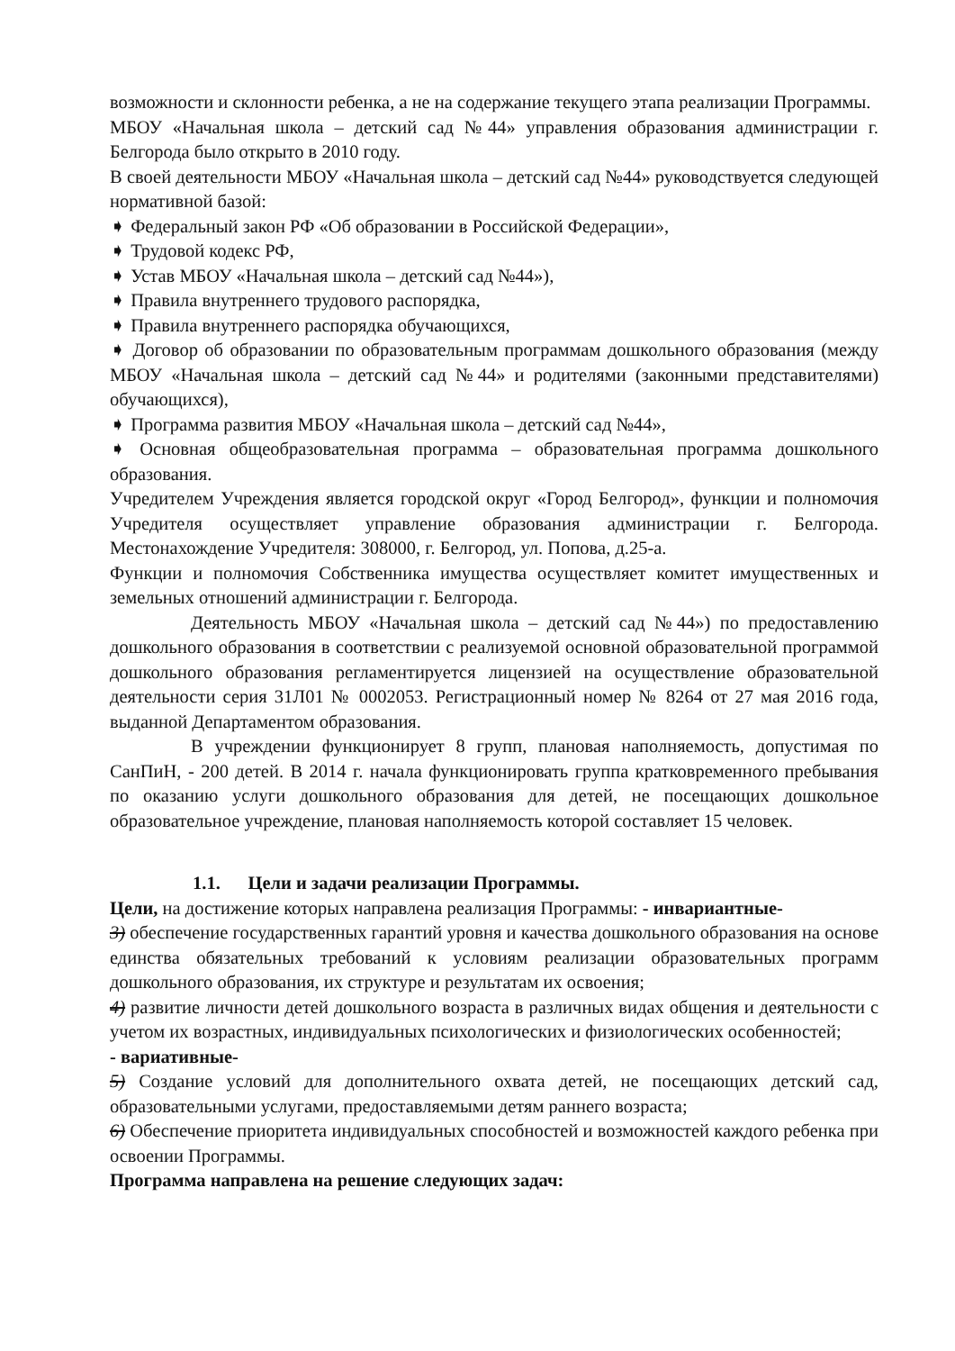возможности и склонности ребенка, а не на содержание текущего этапа реализации Программы.
МБОУ «Начальная школа – детский сад №44» управления образования администрации г. Белгорода было открыто в 2010 году.
В своей деятельности МБОУ «Начальная школа – детский сад №44» руководствуется следующей нормативной базой:
➧ Федеральный закон РФ «Об образовании в Российской Федерации»,
➧ Трудовой кодекс РФ,
➧ Устав МБОУ «Начальная школа – детский сад №44»),
➧ Правила внутреннего трудового распорядка,
➧ Правила внутреннего распорядка обучающихся,
➧ Договор об образовании по образовательным программам дошкольного образования (между МБОУ «Начальная школа – детский сад №44» и родителями (законными представителями) обучающихся),
➧ Программа развития МБОУ «Начальная школа – детский сад №44»,
➧ Основная общеобразовательная программа – образовательная программа дошкольного образования.
Учредителем Учреждения является городской округ «Город Белгород», функции и полномочия Учредителя осуществляет управление образования администрации г. Белгорода. Местонахождение Учредителя: 308000, г. Белгород, ул. Попова, д.25-а.
Функции и полномочия Собственника имущества осуществляет комитет имущественных и земельных отношений администрации г. Белгорода.
Деятельность МБОУ «Начальная школа – детский сад №44») по предоставлению дошкольного образования в соответствии с реализуемой основной образовательной программой дошкольного образования регламентируется лицензией на осуществление образовательной деятельности серия 31Л01 № 0002053. Регистрационный номер № 8264 от 27 мая 2016 года, выданной Департаментом образования.
В учреждении функционирует 8 групп, плановая наполняемость, допустимая по СанПиН, - 200 детей. В 2014 г. начала функционировать группа кратковременного пребывания по оказанию услуги дошкольного образования для детей, не посещающих дошкольное образовательное учреждение, плановая наполняемость которой составляет 15 человек.
1.1. Цели и задачи реализации Программы.
Цели, на достижение которых направлена реализация Программы: - инвариантные-
3) обеспечение государственных гарантий уровня и качества дошкольного образования на основе единства обязательных требований к условиям реализации образовательных программ дошкольного образования, их структуре и результатам их освоения;
4) развитие личности детей дошкольного возраста в различных видах общения и деятельности с учетом их возрастных, индивидуальных психологических и физиологических особенностей;
- вариативные-
5) Создание условий для дополнительного охвата детей, не посещающих детский сад, образовательными услугами, предоставляемыми детям раннего возраста;
6) Обеспечение приоритета индивидуальных способностей и возможностей каждого ребенка при освоении Программы.
Программа направлена на решение следующих задач: